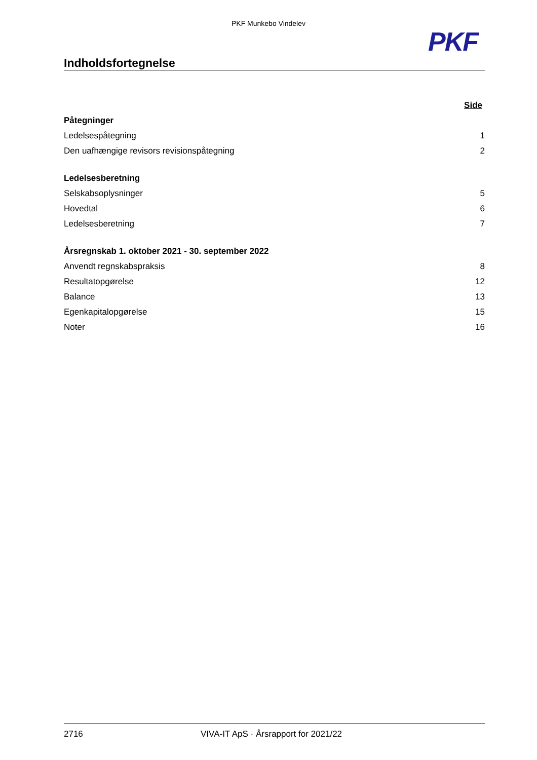PKF Munkebo Vindelev
PKF
Indholdsfortegnelse
| | Side |
| Påtegninger | |
| Ledelsespåtegning | 1 |
| Den uafhængige revisors revisionspåtegning | 2 |
| Ledelsesberetning | |
| Selskabsoplysninger | 5 |
| Hovedtal | 6 |
| Ledelsesberetning | 7 |
| Årsregnskab 1. oktober 2021 - 30. september 2022 | |
| Anvendt regnskabspraksis | 8 |
| Resultatopgørelse | 12 |
| Balance | 13 |
| Egenkapitalopgørelse | 15 |
| Noter | 16 |
2716 VIVA-IT ApS · Årsrapport for 2021/22